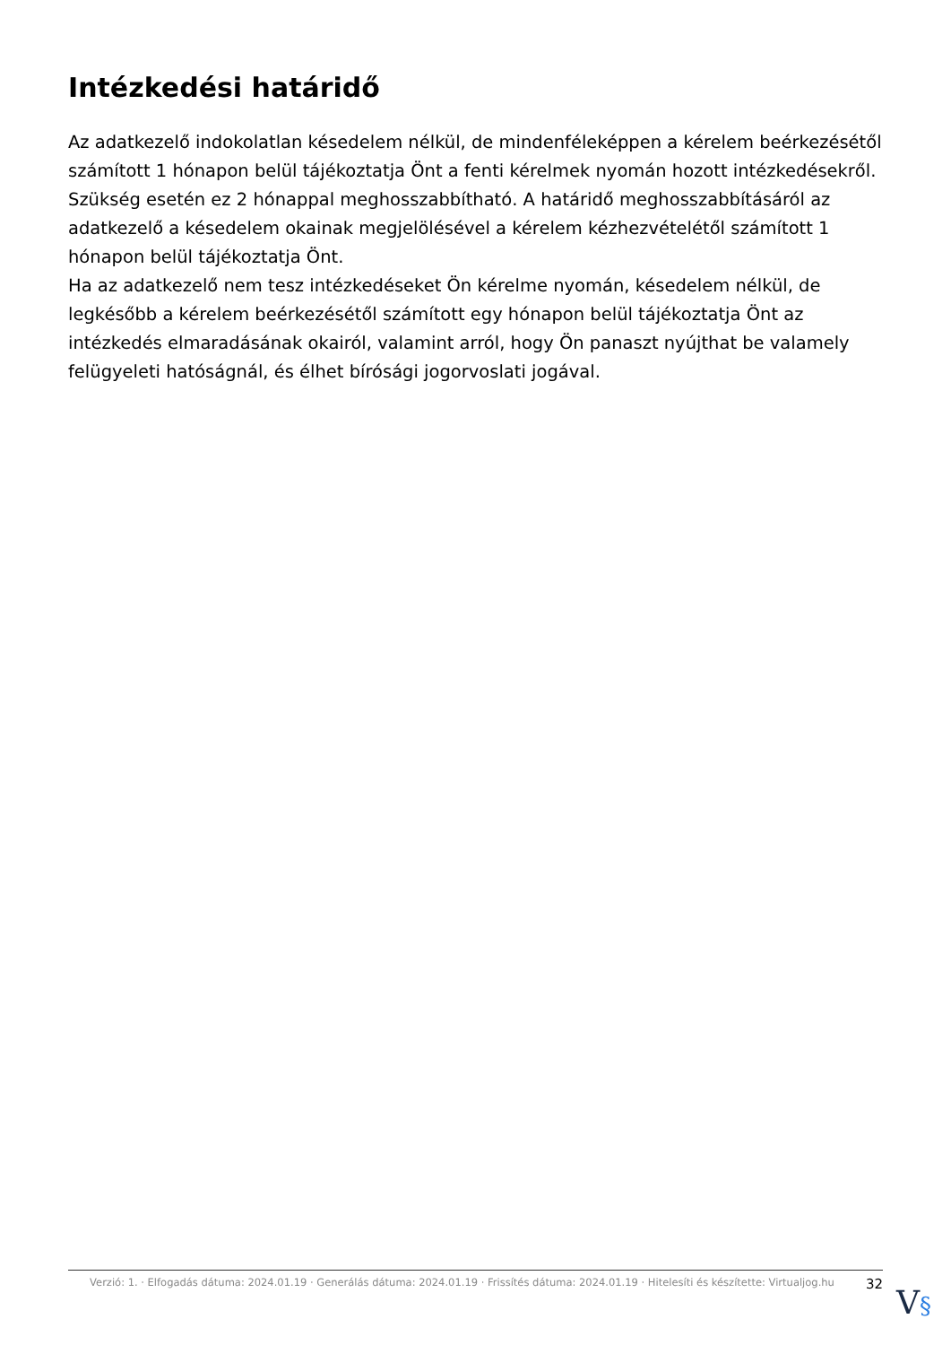Intézkedési határidő
Az adatkezelő indokolatlan késedelem nélkül, de mindenféleképpen a kérelem beérkezésétől számított 1 hónapon belül tájékoztatja Önt a fenti kérelmek nyomán hozott intézkedésekről.
Szükség esetén ez 2 hónappal meghosszabbítható. A határidő meghosszabbításáról az adatkezelő a késedelem okainak megjelölésével a kérelem kézhezvételétől számított 1 hónapon belül tájékoztatja Önt.
Ha az adatkezelő nem tesz intézkedéseket Ön kérelme nyomán, késedelem nélkül, de legkésőbb a kérelem beérkezésétől számított egy hónapon belül tájékoztatja Önt az intézkedés elmaradásának okairól, valamint arról, hogy Ön panaszt nyújthat be valamely felügyeleti hatóságnál, és élhet bírósági jogorvoslati jogával.
Verzió: 1. · Elfogadás dátuma: 2024.01.19 · Generálás dátuma: 2024.01.19 · Frissítés dátuma: 2024.01.19 · Hitelesíti és készítette: Virtualjog.hu
32
V§